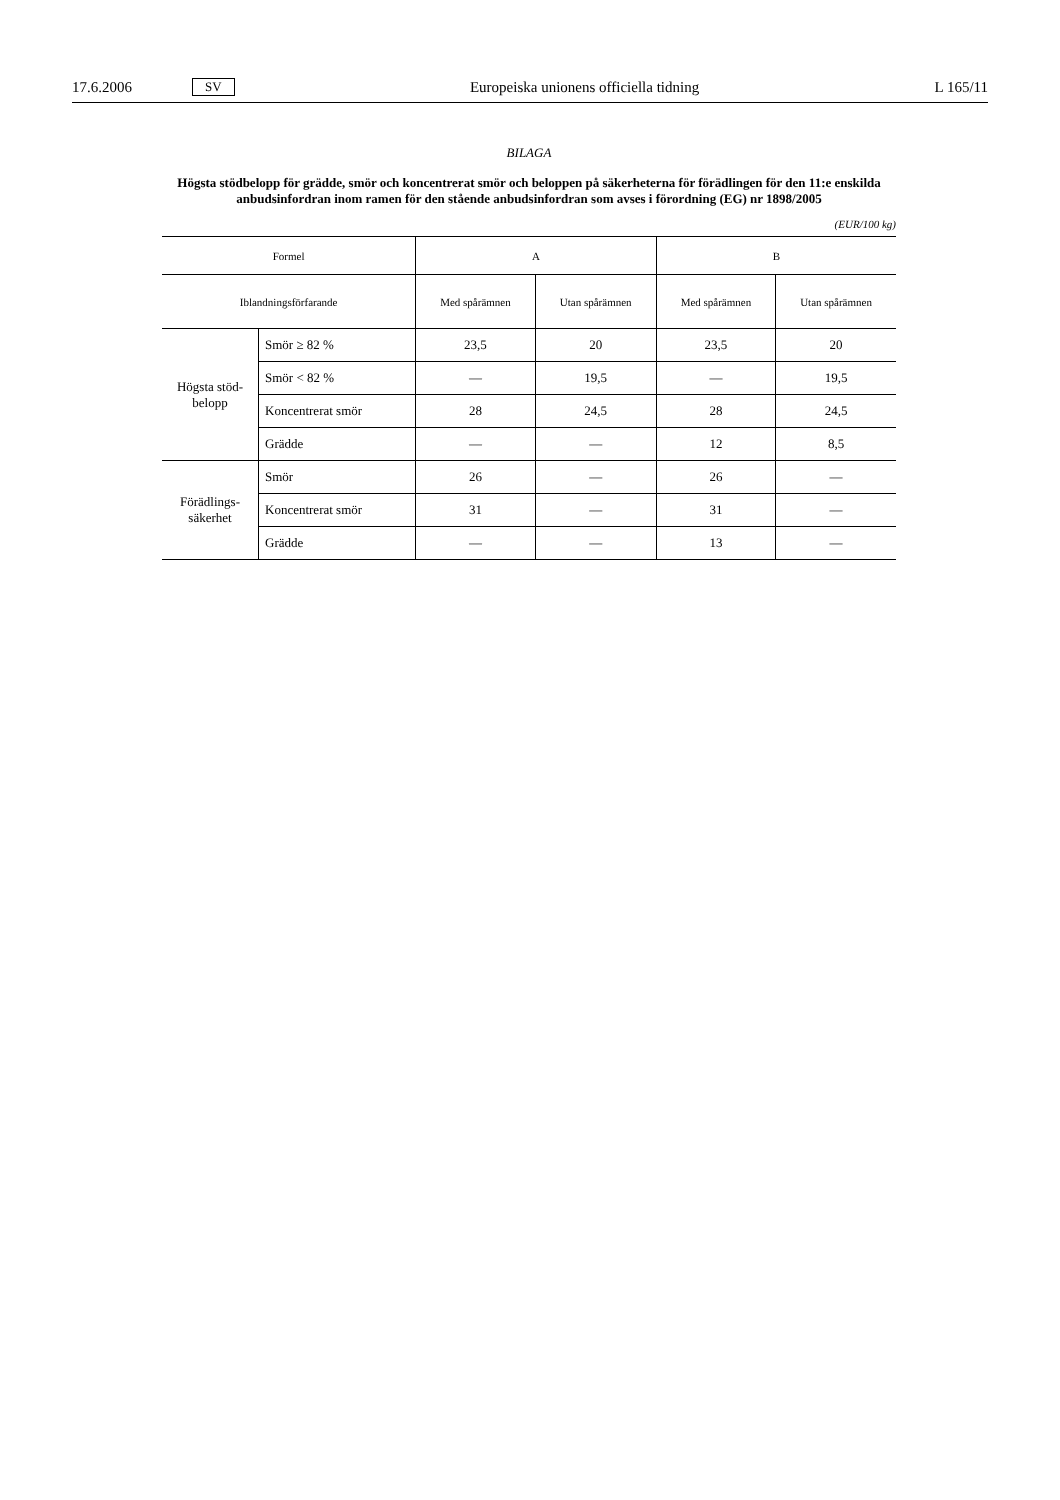17.6.2006 SV Europeiska unionens officiella tidning L 165/11
BILAGA
Högsta stödbelopp för grädde, smör och koncentrerat smör och beloppen på säkerheterna för förädlingen för den 11:e enskilda anbudsinfordran inom ramen för den stående anbudsinfordran som avses i förordning (EG) nr 1898/2005
(EUR/100 kg)
| Formel | | A | | B | |
| --- | --- | --- | --- | --- | --- |
| Iblandningsförfarande | | Med spårämnen | Utan spårämnen | Med spårämnen | Utan spårämnen |
| Högsta stöd-belopp | Smör ≥ 82 % | 23,5 | 20 | 23,5 | 20 |
| | Smör < 82 % | — | 19,5 | — | 19,5 |
| | Koncentrerat smör | 28 | 24,5 | 28 | 24,5 |
| | Grädde | — | — | 12 | 8,5 |
| Förädlings-säkerhet | Smör | 26 | — | 26 | — |
| | Koncentrerat smör | 31 | — | 31 | — |
| | Grädde | — | — | 13 | — |